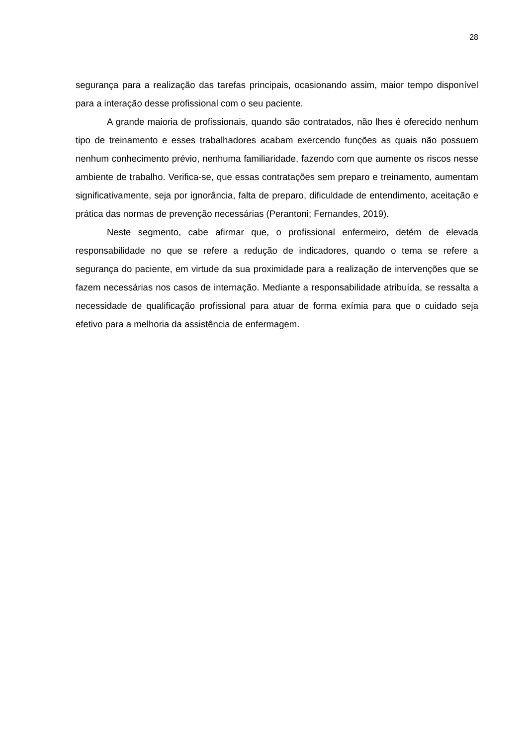28
segurança para a realização das tarefas principais, ocasionando assim, maior tempo disponível para a interação desse profissional com o seu paciente.
A grande maioria de profissionais, quando são contratados, não lhes é oferecido nenhum tipo de treinamento e esses trabalhadores acabam exercendo funções as quais não possuem nenhum conhecimento prévio, nenhuma familiaridade, fazendo com que aumente os riscos nesse ambiente de trabalho. Verifica-se, que essas contratações sem preparo e treinamento, aumentam significativamente, seja por ignorância, falta de preparo, dificuldade de entendimento, aceitação e prática das normas de prevenção necessárias (Perantoni; Fernandes, 2019).
Neste segmento, cabe afirmar que, o profissional enfermeiro, detém de elevada responsabilidade no que se refere a redução de indicadores, quando o tema se refere a segurança do paciente, em virtude da sua proximidade para a realização de intervenções que se fazem necessárias nos casos de internação. Mediante a responsabilidade atribuída, se ressalta a necessidade de qualificação profissional para atuar de forma exímia para que o cuidado seja efetivo para a melhoria da assistência de enfermagem.